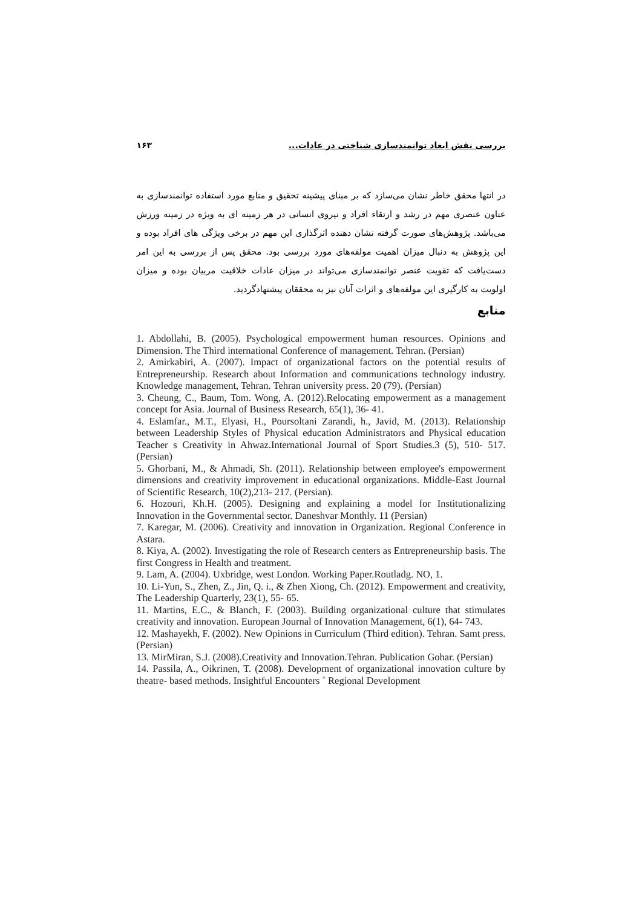بررسی نقش ابعاد توانمندسازی شناختی در عادات... ۱۶۳
در انتها محقق خاطر نشان می‌سازد که بر مبنای پیشینه تحقیق و منابع مورد استفاده توانمندسازی به عناون عنصری مهم در رشد و ارتقاء افراد و نیروی انسانی در هر زمینه ای به ویژه در زمینه ورزش می‌باشد. پژوهش‌های صورت گرفته نشان دهنده اثرگذاری این مهم در برخی ویژگی های افراد بوده و این پژوهش به دنبال میزان اهمیت مولفه‌های مورد بررسی بود. محقق پس از بررسی به این امر دست‌یافت که تقویت عنصر توانمندسازی می‌تواند در میزان عادات خلاقیت مربیان بوده و میزان اولویت به کارگیری این مولفه‌های و اثرات آنان نیز به محققان پیشنهادگردید.
منابع
1. Abdollahi, B. (2005). Psychological empowerment human resources. Opinions and Dimension. The Third international Conference of management. Tehran. (Persian)
2. Amirkabiri, A. (2007). Impact of organizational factors on the potential results of Entrepreneurship. Research about Information and communications technology industry. Knowledge management, Tehran. Tehran university press. 20 (79). (Persian)
3. Cheung, C., Baum, Tom. Wong, A. (2012).Relocating empowerment as a management concept for Asia. Journal of Business Research, 65(1), 36- 41.
4. Eslamfar., M.T., Elyasi, H., Poursoltani Zarandi, h., Javid, M. (2013). Relationship between Leadership Styles of Physical education Administrators and Physical education Teacher s Creativity in Ahwaz.International Journal of Sport Studies.3 (5), 510- 517. (Persian)
5. Ghorbani, M., & Ahmadi, Sh. (2011). Relationship between employee's empowerment dimensions and creativity improvement in educational organizations. Middle-East Journal of Scientific Research, 10(2),213- 217. (Persian).
6. Hozouri, Kh.H. (2005). Designing and explaining a model for Institutionalizing Innovation in the Governmental sector. Daneshvar Monthly. 11 (Persian)
7. Karegar, M. (2006). Creativity and innovation in Organization. Regional Conference in Astara.
8. Kiya, A. (2002). Investigating the role of Research centers as Entrepreneurship basis. The first Congress in Health and treatment.
9. Lam, A. (2004). Uxbridge, west London. Working Paper.Routladg. NO, 1.
10. Li-Yun, S., Zhen, Z., Jin, Q. i., & Zhen Xiong, Ch. (2012). Empowerment and creativity, The Leadership Quarterly, 23(1), 55- 65.
11. Martins, E.C., & Blanch, F. (2003). Building organizational culture that stimulates creativity and innovation. European Journal of Innovation Management, 6(1), 64- 743.
12. Mashayekh, F. (2002). New Opinions in Curriculum (Third edition). Tehran. Samt press. (Persian)
13. MirMiran, S.J. (2008).Creativity and Innovation.Tehran. Publication Gohar. (Persian)
14. Passila, A., Oikrinen, T. (2008). Development of organizational innovation culture by theatre- based methods. Insightful Encounters ˚ Regional Development